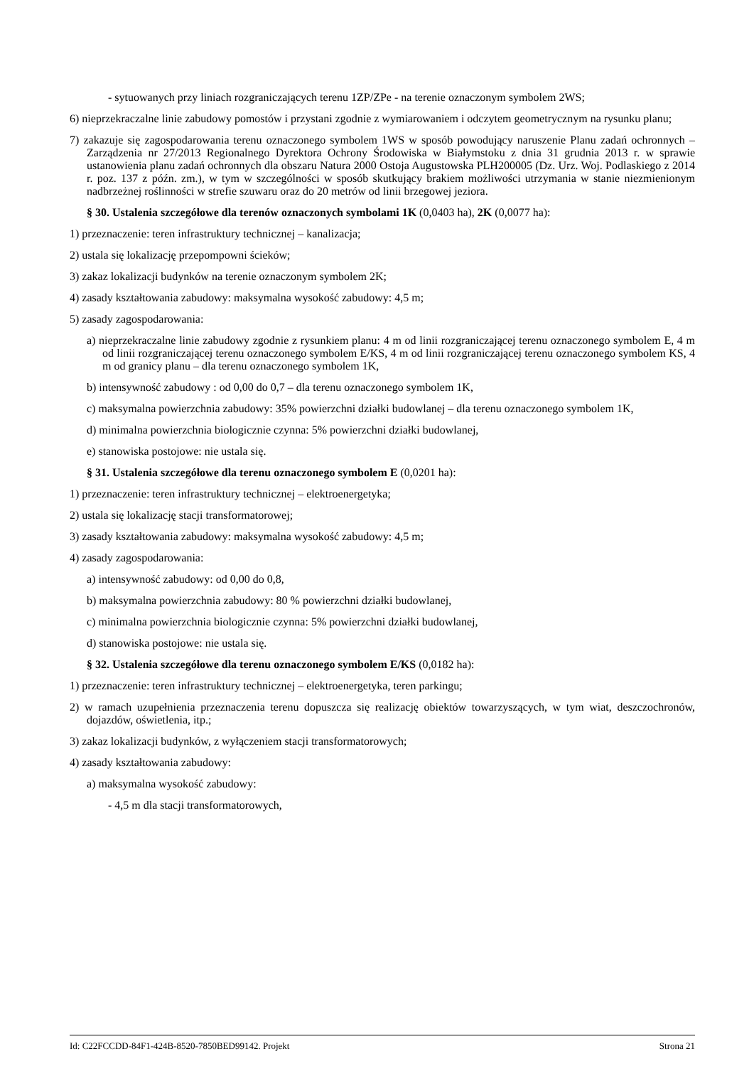- sytuowanych przy liniach rozgraniczających terenu 1ZP/ZPe - na terenie oznaczonym symbolem 2WS;
6) nieprzekraczalne linie zabudowy pomostów i przystani zgodnie z wymiarowaniem i odczytem geometrycznym na rysunku planu;
7) zakazuje się zagospodarowania terenu oznaczonego symbolem 1WS w sposób powodujący naruszenie Planu zadań ochronnych – Zarządzenia nr 27/2013 Regionalnego Dyrektora Ochrony Środowiska w Białymstoku z dnia 31 grudnia 2013 r. w sprawie ustanowienia planu zadań ochronnych dla obszaru Natura 2000 Ostoja Augustowska PLH200005 (Dz. Urz. Woj. Podlaskiego z 2014 r. poz. 137 z późn. zm.), w tym w szczególności w sposób skutkujący brakiem możliwości utrzymania w stanie niezmienionym nadbrzeżnej roślinności w strefie szuwaru oraz do 20 metrów od linii brzegowej jeziora.
§ 30. Ustalenia szczegółowe dla terenów oznaczonych symbolami 1K (0,0403 ha), 2K (0,0077 ha):
1) przeznaczenie: teren infrastruktury technicznej – kanalizacja;
2) ustala się lokalizację przepompowni ścieków;
3) zakaz lokalizacji budynków na terenie oznaczonym symbolem 2K;
4) zasady kształtowania zabudowy: maksymalna wysokość zabudowy: 4,5 m;
5) zasady zagospodarowania:
a) nieprzekraczalne linie zabudowy zgodnie z rysunkiem planu: 4 m od linii rozgraniczającej terenu oznaczonego symbolem E, 4 m od linii rozgraniczającej terenu oznaczonego symbolem E/KS, 4 m od linii rozgraniczającej terenu oznaczonego symbolem KS, 4 m od granicy planu – dla terenu oznaczonego symbolem 1K,
b) intensywność zabudowy : od 0,00 do 0,7 – dla terenu oznaczonego symbolem 1K,
c) maksymalna powierzchnia zabudowy: 35% powierzchni działki budowlanej – dla terenu oznaczonego symbolem 1K,
d) minimalna powierzchnia biologicznie czynna: 5% powierzchni działki budowlanej,
e) stanowiska postojowe: nie ustala się.
§ 31. Ustalenia szczegółowe dla terenu oznaczonego symbolem E (0,0201 ha):
1) przeznaczenie: teren infrastruktury technicznej – elektroenergetyka;
2) ustala się lokalizację stacji transformatorowej;
3) zasady kształtowania zabudowy: maksymalna wysokość zabudowy: 4,5 m;
4) zasady zagospodarowania:
a) intensywność zabudowy: od 0,00 do 0,8,
b) maksymalna powierzchnia zabudowy: 80 % powierzchni działki budowlanej,
c) minimalna powierzchnia biologicznie czynna: 5% powierzchni działki budowlanej,
d) stanowiska postojowe: nie ustala się.
§ 32. Ustalenia szczegółowe dla terenu oznaczonego symbolem E/KS (0,0182 ha):
1) przeznaczenie: teren infrastruktury technicznej – elektroenergetyka, teren parkingu;
2) w ramach uzupełnienia przeznaczenia terenu dopuszcza się realizację obiektów towarzyszących, w tym wiat, deszczochronów, dojazdów, oświetlenia, itp.;
3) zakaz lokalizacji budynków, z wyłączeniem stacji transformatorowych;
4) zasady kształtowania zabudowy:
a) maksymalna wysokość zabudowy:
- 4,5 m dla stacji transformatorowych,
Id: C22FCCDD-84F1-424B-8520-7850BED99142. Projekt Strona 21